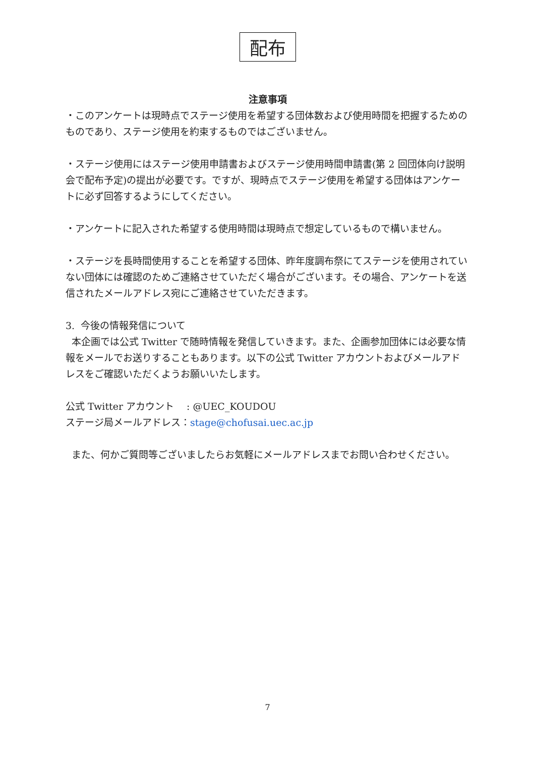配布
注意事項
・このアンケートは現時点でステージ使用を希望する団体数および使用時間を把握するためのものであり、ステージ使用を約束するものではございません。
・ステージ使用にはステージ使用申請書およびステージ使用時間申請書(第 2 回団体向け説明会で配布予定)の提出が必要です。ですが、現時点でステージ使用を希望する団体はアンケートに必ず回答するようにしてください。
・アンケートに記入された希望する使用時間は現時点で想定しているもので構いません。
・ステージを長時間使用することを希望する団体、昨年度調布祭にてステージを使用されていない団体には確認のためご連絡させていただく場合がございます。その場合、アンケートを送信されたメールアドレス宛にご連絡させていただきます。
3. 今後の情報発信について
本企画では公式 Twitter で随時情報を発信していきます。また、企画参加団体には必要な情報をメールでお送りすることもあります。以下の公式 Twitter アカウントおよびメールアドレスをご確認いただくようお願いいたします。
公式 Twitter アカウント　 : @UEC_KOUDOU
ステージ局メールアドレス：stage@chofusai.uec.ac.jp
また、何かご質問等ございましたらお気軽にメールアドレスまでお問い合わせください。
7